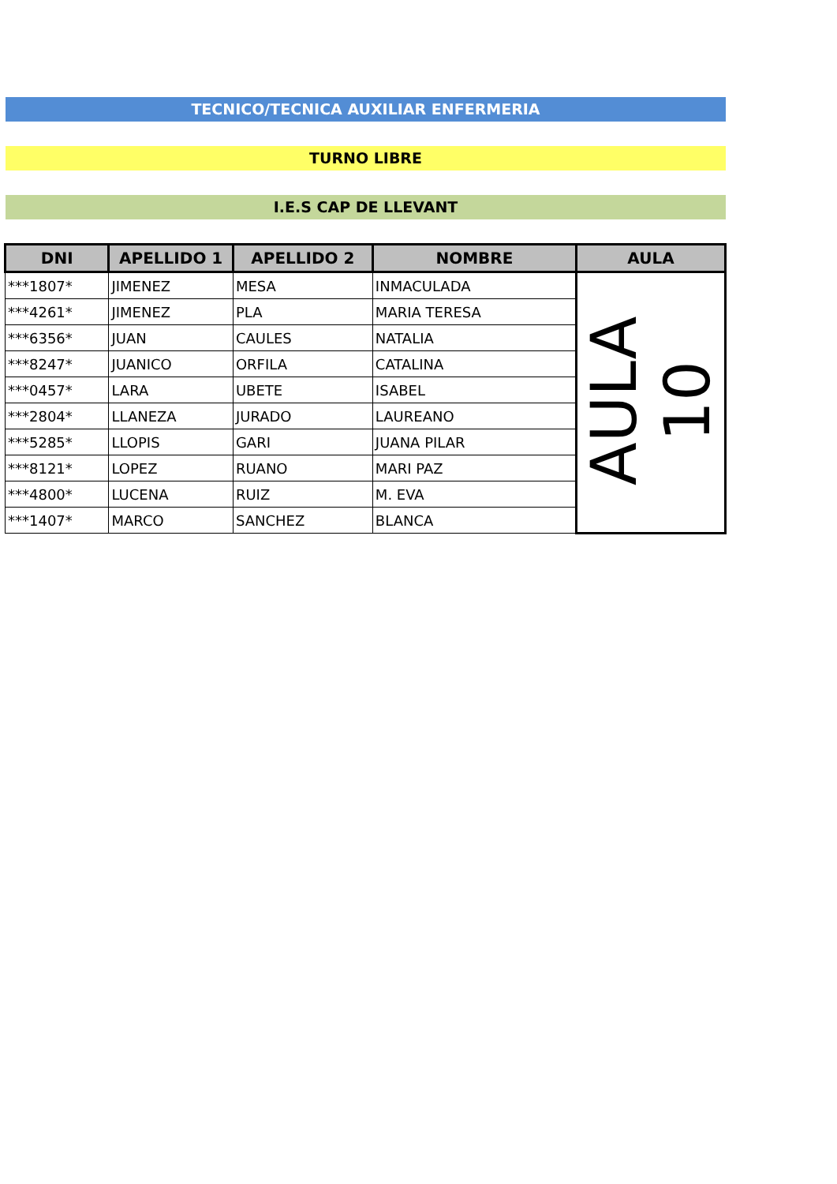TECNICO/TECNICA AUXILIAR ENFERMERIA
TURNO LIBRE
I.E.S CAP DE LLEVANT
| DNI | APELLIDO 1 | APELLIDO 2 | NOMBRE | AULA |
| --- | --- | --- | --- | --- |
| ***1807* | JIMENEZ | MESA | INMACULADA | AULA 10 |
| ***4261* | JIMENEZ | PLA | MARIA TERESA | |
| ***6356* | JUAN | CAULES | NATALIA | |
| ***8247* | JUANICO | ORFILA | CATALINA | |
| ***0457* | LARA | UBETE | ISABEL | |
| ***2804* | LLANEZA | JURADO | LAUREANO | |
| ***5285* | LLOPIS | GARI | JUANA PILAR | |
| ***8121* | LOPEZ | RUANO | MARI PAZ | |
| ***4800* | LUCENA | RUIZ | M. EVA | |
| ***1407* | MARCO | SANCHEZ | BLANCA | |